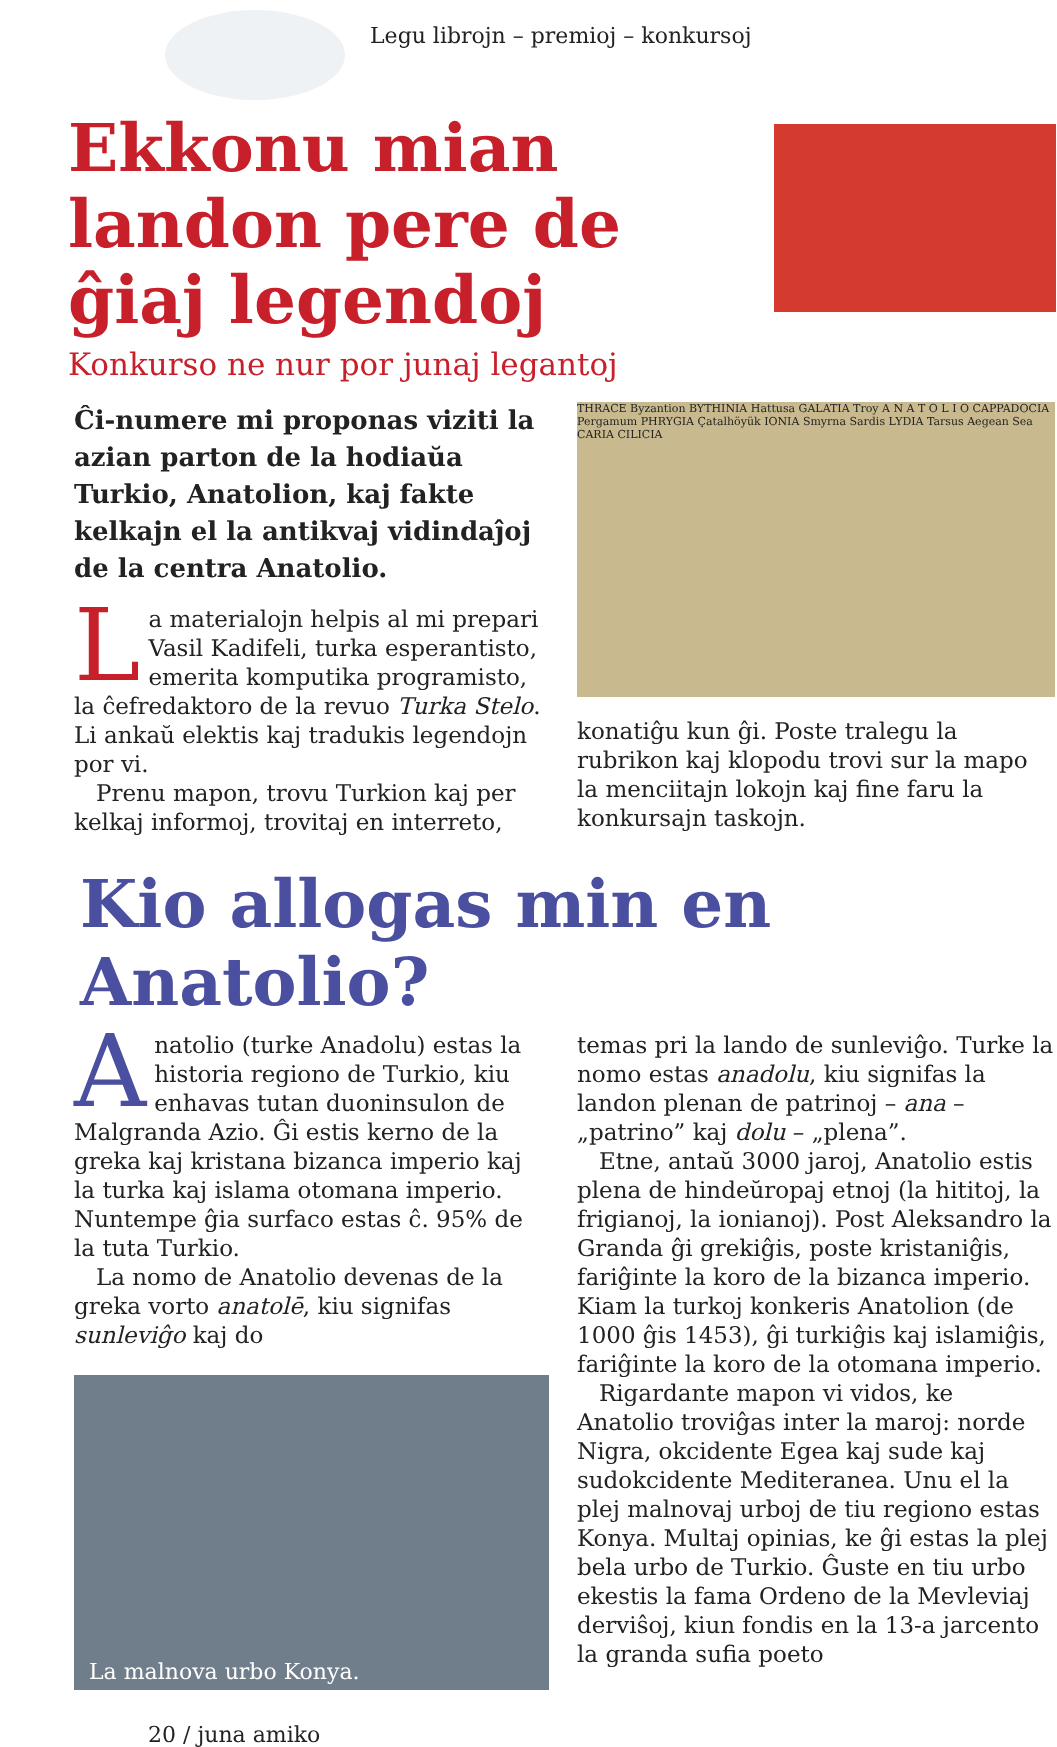Legu librojn – premioj – konkursoj
Ekkonu mian landon pere de ĝiaj legendoj
Konkurso ne nur por junaj legantoj
Ĉi-numere mi proponas viziti la azian parton de la hodiaŭa Turkio, Anatolion, kaj fakte kelkajn el la antikvaj vidindaĵoj de la centra Anatolio.
La materialojn helpis al mi prepari Vasil Kadifeli, turka esperantisto, emerita komputika programisto, la ĉefredaktoro de la revuo Turka Stelo. Li ankaŭ elektis kaj tradukis legendojn por vi.
Prenu mapon, trovu Turkion kaj per kelkaj informoj, trovitaj en interreto,
THRACE Byzantion BYTHINIA Hattusa GALATIA Troy A N A T O L I O CAPPADOCIA Pergamum PHRYGIA Çatalhöyük IONIA Smyrna Sardis LYDIA Tarsus Aegean Sea CARIA CILICIA
konatiĝu kun ĝi. Poste tralegu la rubrikon kaj klopodu trovi sur la mapo la menciitajn lokojn kaj fine faru la konkursajn taskojn.
Kio allogas min en Anatolio?
Anatolio (turke Anadolu) estas la historia regiono de Turkio, kiu enhavas tutan duoninsulon de Malgranda Azio. Ĝi estis kerno de la greka kaj kristana bizanca imperio kaj la turka kaj islama otomana imperio. Nuntempe ĝia surfaco estas ĉ. 95% de la tuta Turkio.
La nomo de Anatolio devenas de la greka vorto anatolē, kiu signifas sunleviĝo kaj do
La malnova urbo Konya.
temas pri la lando de sunleviĝo. Turke la nomo estas anadolu, kiu signifas la landon plenan de patrinoj – ana – „patrino” kaj dolu – „plena”.
Etne, antaŭ 3000 jaroj, Anatolio estis plena de hindeŭropaj etnoj (la hititoj, la frigianoj, la ionianoj). Post Aleksandro la Granda ĝi grekiĝis, poste kristaniĝis, fariĝinte la koro de la bizanca imperio. Kiam la turkoj konkeris Anatolion (de 1000 ĝis 1453), ĝi turkiĝis kaj islamiĝis, fariĝinte la koro de la otomana imperio.
Rigardante mapon vi vidos, ke Anatolio troviĝas inter la maroj: norde Nigra, okcidente Egea kaj sude kaj sudokcidente Mediteranea. Unu el la plej malnovaj urboj de tiu regiono estas Konya. Multaj opinias, ke ĝi estas la plej bela urbo de Turkio. Ĝuste en tiu urbo ekestis la fama Ordeno de la Mevleviaj derviŝoj, kiun fondis en la 13-a jarcento la granda sufia poeto
20 / juna amiko